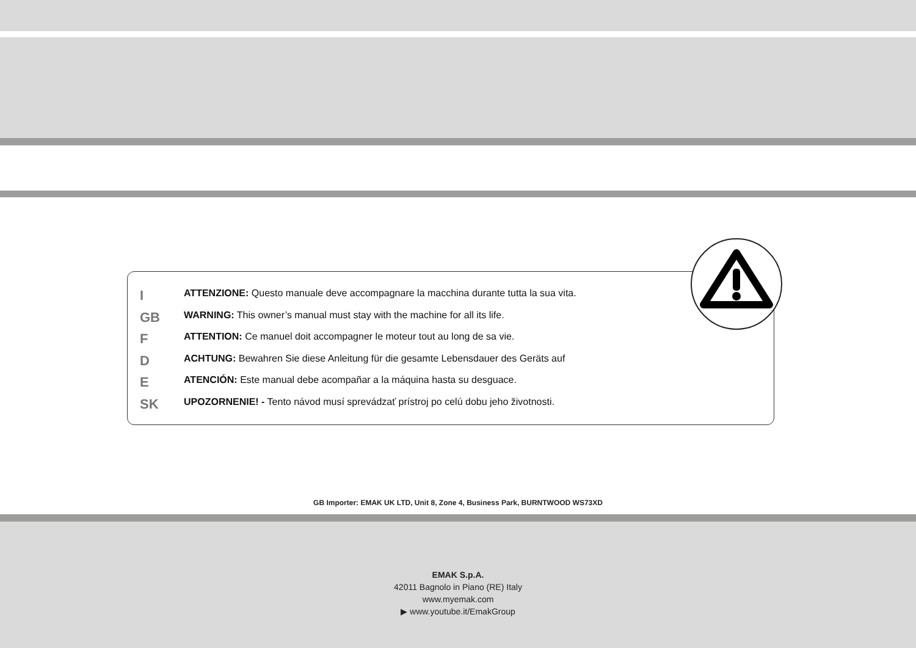I ATTENZIONE: Questo manuale deve accompagnare la macchina durante tutta la sua vita.
GB WARNING: This owner’s manual must stay with the machine for all its life.
F ATTENTION: Ce manuel doit accompagner le moteur tout au long de sa vie.
D ACHTUNG: Bewahren Sie diese Anleitung für die gesamte Lebensdauer des Geräts auf
E ATENCIÓN: Este manual debe acompañar a la máquina hasta su desguace.
SK UPOZORNENIE! - Tento návod musí sprevádzať prístroj po celú dobu jeho životnosti.
GB Importer: EMAK UK LTD, Unit 8, Zone 4, Business Park, BURNTWOOD WS73XD
EMAK S.p.A.
42011 Bagnolo in Piano (RE) Italy
www.myemak.com
▶ www.youtube.it/EmakGroup